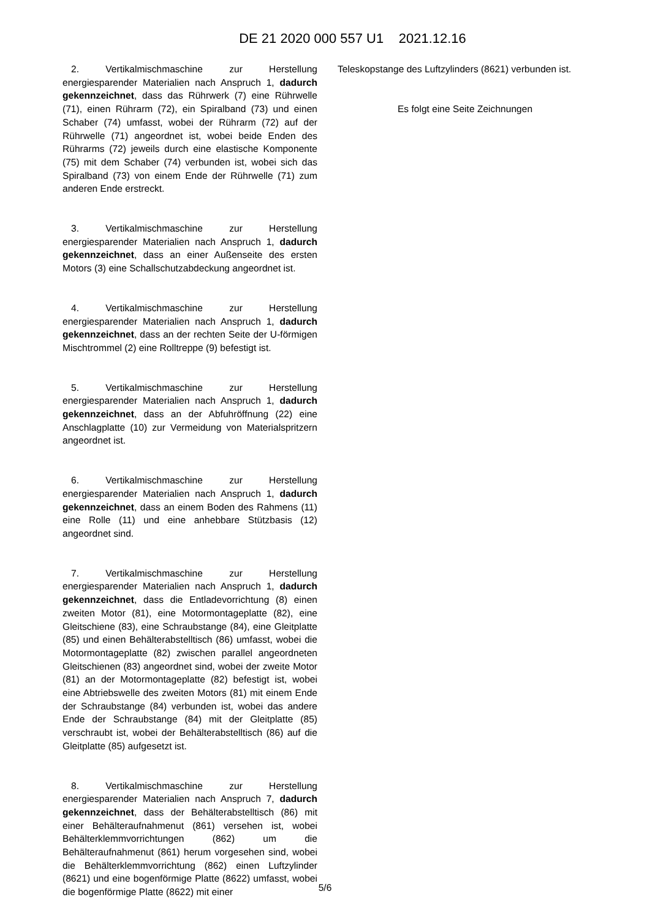DE 21 2020 000 557 U1 2021.12.16
2. Vertikalmischmaschine zur Herstellung energiesparender Materialien nach Anspruch 1, dadurch gekennzeichnet, dass das Rührwerk (7) eine Rührwelle (71), einen Rührarm (72), ein Spiralband (73) und einen Schaber (74) umfasst, wobei der Rührarm (72) auf der Rührwelle (71) angeordnet ist, wobei beide Enden des Rührarms (72) jeweils durch eine elastische Komponente (75) mit dem Schaber (74) verbunden ist, wobei sich das Spiralband (73) von einem Ende der Rührwelle (71) zum anderen Ende erstreckt.
3. Vertikalmischmaschine zur Herstellung energiesparender Materialien nach Anspruch 1, dadurch gekennzeichnet, dass an einer Außenseite des ersten Motors (3) eine Schallschutzabdeckung angeordnet ist.
4. Vertikalmischmaschine zur Herstellung energiesparender Materialien nach Anspruch 1, dadurch gekennzeichnet, dass an der rechten Seite der U-förmigen Mischtrommel (2) eine Rolltreppe (9) befestigt ist.
5. Vertikalmischmaschine zur Herstellung energiesparender Materialien nach Anspruch 1, dadurch gekennzeichnet, dass an der Abfuhröffnung (22) eine Anschlagplatte (10) zur Vermeidung von Materialspritzern angeordnet ist.
6. Vertikalmischmaschine zur Herstellung energiesparender Materialien nach Anspruch 1, dadurch gekennzeichnet, dass an einem Boden des Rahmens (11) eine Rolle (11) und eine anhebbare Stützbasis (12) angeordnet sind.
7. Vertikalmischmaschine zur Herstellung energiesparender Materialien nach Anspruch 1, dadurch gekennzeichnet, dass die Entladevorrichtung (8) einen zweiten Motor (81), eine Motormontageplatte (82), eine Gleitschiene (83), eine Schraubstange (84), eine Gleitplatte (85) und einen Behälterabstelltisch (86) umfasst, wobei die Motormontageplatte (82) zwischen parallel angeordneten Gleitschienen (83) angeordnet sind, wobei der zweite Motor (81) an der Motormontageplatte (82) befestigt ist, wobei eine Abtriebswelle des zweiten Motors (81) mit einem Ende der Schraubstange (84) verbunden ist, wobei das andere Ende der Schraubstange (84) mit der Gleitplatte (85) verschraubt ist, wobei der Behälterabstelltisch (86) auf die Gleitplatte (85) aufgesetzt ist.
8. Vertikalmischmaschine zur Herstellung energiesparender Materialien nach Anspruch 7, dadurch gekennzeichnet, dass der Behälterabstelltisch (86) mit einer Behälteraufnahmenut (861) versehen ist, wobei Behälterklemmvorrichtungen (862) um die Behälteraufnahmenut (861) herum vorgesehen sind, wobei die Behälterklemmvorrichtung (862) einen Luftzylinder (8621) und eine bogenförmige Platte (8622) umfasst, wobei die bogenförmige Platte (8622) mit einer
Teleskopstange des Luftzylinders (8621) verbunden ist.
Es folgt eine Seite Zeichnungen
5/6